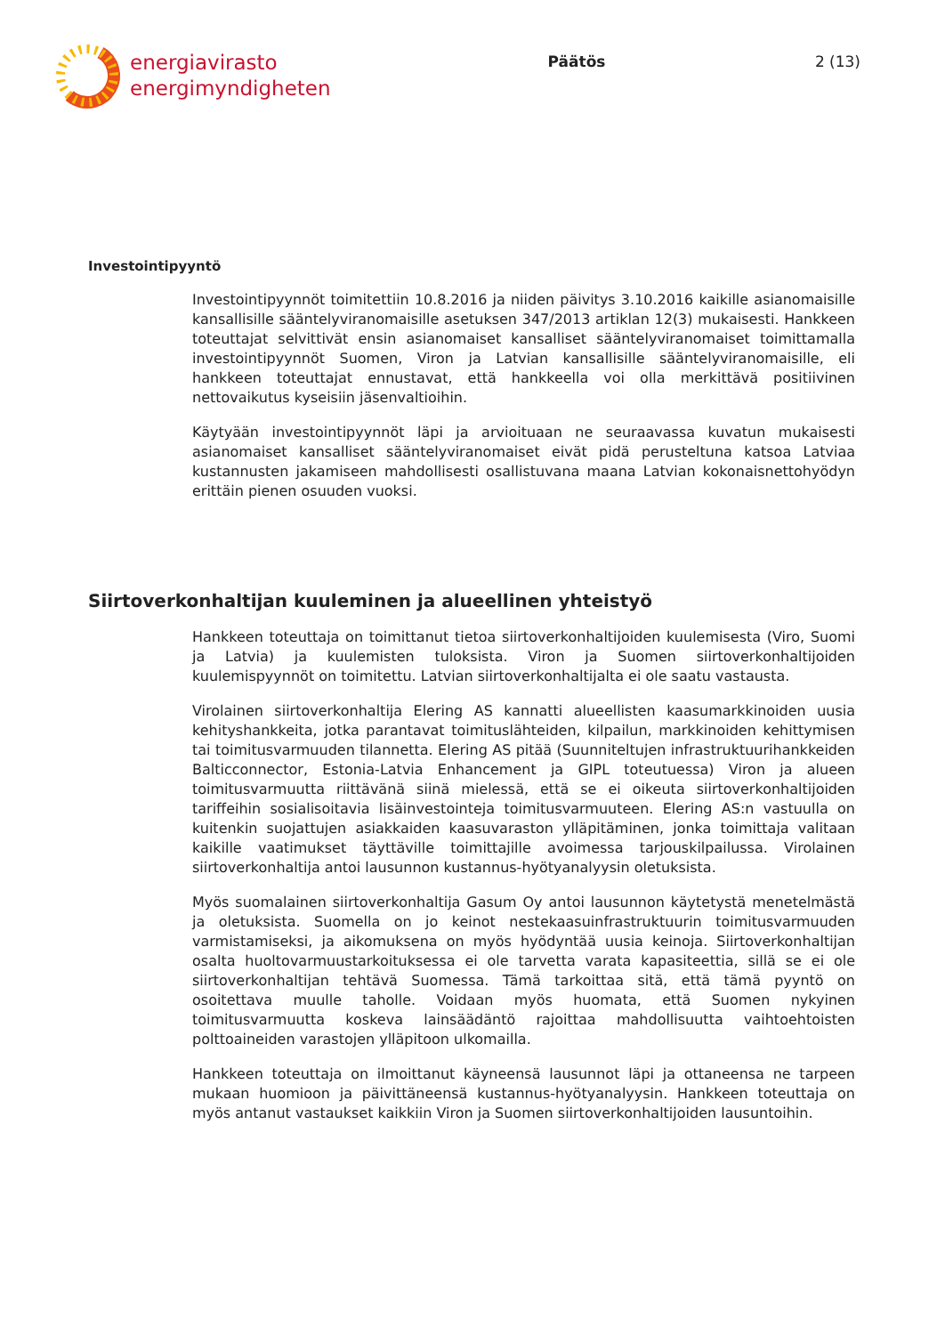energiavirasto
energimyndigheten
Päätös 2 (13)
Investointipyyntö
Investointipyynnöt toimitettiin 10.8.2016 ja niiden päivitys 3.10.2016 kaikille asianomaisille kansallisille sääntelyviranomaisille asetuksen 347/2013 artiklan 12(3) mukaisesti. Hankkeen toteuttajat selvittivät ensin asianomaiset kansalliset sääntelyviranomaiset toimittamalla investointipyynnöt Suomen, Viron ja Latvian kansallisille sääntelyviranomaisille, eli hankkeen toteuttajat ennustavat, että hankkeella voi olla merkittävä positiivinen nettovaikutus kyseisiin jäsenvaltioihin.
Käytyään investointipyynnöt läpi ja arvioituaan ne seuraavassa kuvatun mukaisesti asianomaiset kansalliset sääntelyviranomaiset eivät pidä perusteltuna katsoa Latviaa kustannusten jakamiseen mahdollisesti osallistuvana maana Latvian kokonaisnettohyödyn erittäin pienen osuuden vuoksi.
Siirtoverkonhaltijan kuuleminen ja alueellinen yhteistyö
Hankkeen toteuttaja on toimittanut tietoa siirtoverkonhaltijoiden kuulemisesta (Viro, Suomi ja Latvia) ja kuulemisten tuloksista. Viron ja Suomen siirtoverkonhaltijoiden kuulemispyynnöt on toimitettu. Latvian siirtoverkonhaltijalta ei ole saatu vastausta.
Virolainen siirtoverkonhaltija Elering AS kannatti alueellisten kaasumarkkinoiden uusia kehityshankkeita, jotka parantavat toimituslähteiden, kilpailun, markkinoiden kehittymisen tai toimitusvarmuuden tilannetta. Elering AS pitää (Suunniteltujen infrastruktuurihankkeiden Balticconnector, Estonia-Latvia Enhancement ja GIPL toteutuessa) Viron ja alueen toimitusvarmuutta riittävänä siinä mielessä, että se ei oikeuta siirtoverkonhaltijoiden tariffeihin sosialisoitavia lisäinvestointeja toimitusvarmuuteen. Elering AS:n vastuulla on kuitenkin suojattujen asiakkaiden kaasuvaraston ylläpitäminen, jonka toimittaja valitaan kaikille vaatimukset täyttäville toimittajille avoimessa tarjouskilpailussa. Virolainen siirtoverkonhaltija antoi lausunnon kustannus-hyötyanalyysin oletuksista.
Myös suomalainen siirtoverkonhaltija Gasum Oy antoi lausunnon käytetystä menetelmästä ja oletuksista. Suomella on jo keinot nestekaasuinfrastruktuurin toimitusvarmuuden varmistamiseksi, ja aikomuksena on myös hyödyntää uusia keinoja. Siirtoverkonhaltijan osalta huoltovarmuustarkoituksessa ei ole tarvetta varata kapasiteettia, sillä se ei ole siirtoverkonhaltijan tehtävä Suomessa. Tämä tarkoittaa sitä, että tämä pyyntö on osoitettava muulle taholle. Voidaan myös huomata, että Suomen nykyinen toimitusvarmuutta koskeva lainsäädäntö rajoittaa mahdollisuutta vaihtoehtoisten polttoaineiden varastojen ylläpitoon ulkomailla.
Hankkeen toteuttaja on ilmoittanut käyneensä lausunnot läpi ja ottaneensa ne tarpeen mukaan huomioon ja päivittäneensä kustannus-hyötyanalyysin. Hankkeen toteuttaja on myös antanut vastaukset kaikkiin Viron ja Suomen siirtoverkonhaltijoiden lausuntoihin.